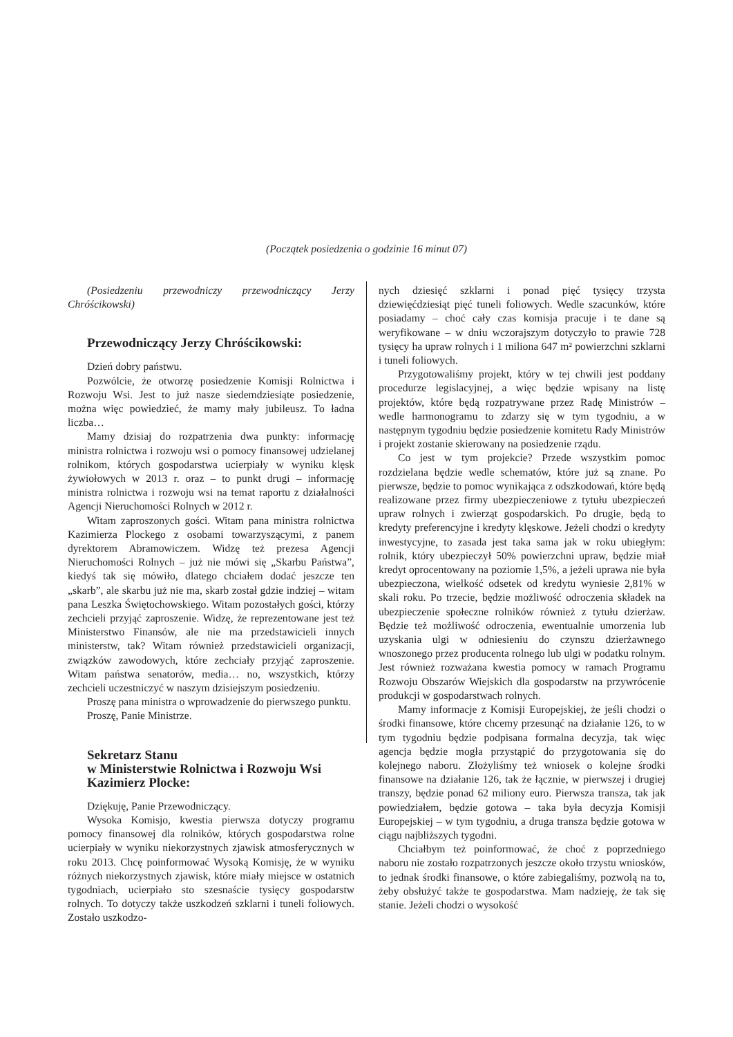(Początek posiedzenia o godzinie 16 minut 07)
(Posiedzeniu przewodniczy przewodniczący Jerzy Chróścikowski)
Przewodniczący Jerzy Chróścikowski:
Dzień dobry państwu.
Pozwólcie, że otworzę posiedzenie Komisji Rolnictwa i Rozwoju Wsi. Jest to już nasze siedemdziesiąte posiedzenie, można więc powiedzieć, że mamy mały jubileusz. To ładna liczba…
Mamy dzisiaj do rozpatrzenia dwa punkty: informację ministra rolnictwa i rozwoju wsi o pomocy finansowej udzielanej rolnikom, których gospodarstwa ucierpiały w wyniku klęsk żywiołowych w 2013 r. oraz – to punkt drugi – informację ministra rolnictwa i rozwoju wsi na temat raportu z działalności Agencji Nieruchomości Rolnych w 2012 r.
Witam zaproszonych gości. Witam pana ministra rolnictwa Kazimierza Plockego z osobami towarzyszącymi, z panem dyrektorem Abramowiczem. Widzę też prezesa Agencji Nieruchomości Rolnych – już nie mówi się „Skarbu Państwa”, kiedyś tak się mówiło, dlatego chciałem dodać jeszcze ten „skarb”, ale skarbu już nie ma, skarb został gdzie indziej – witam pana Leszka Świętochowskiego. Witam pozostałych gości, którzy zechcieli przyjąć zaproszenie. Widzę, że reprezentowane jest też Ministerstwo Finansów, ale nie ma przedstawicieli innych ministerstw, tak? Witam również przedstawicieli organizacji, związków zawodowych, które zechciały przyjąć zaproszenie. Witam państwa senatorów, media… no, wszystkich, którzy zechcieli uczestniczyć w naszym dzisiejszym posiedzeniu.
Proszę pana ministra o wprowadzenie do pierwszego punktu.
Proszę, Panie Ministrze.
Sekretarz Stanu
w Ministerstwie Rolnictwa i Rozwoju Wsi
Kazimierz Plocke:
Dziękuję, Panie Przewodniczący.
Wysoka Komisjo, kwestia pierwsza dotyczy programu pomocy finansowej dla rolników, których gospodarstwa rolne ucierpiały w wyniku niekorzystnych zjawisk atmosferycznych w roku 2013. Chcę poinformować Wysoką Komisję, że w wyniku różnych niekorzystnych zjawisk, które miały miejsce w ostatnich tygodniach, ucierpiało sto szesnaście tysięcy gospodarstw rolnych. To dotyczy także uszkodzeń szklarni i tuneli foliowych. Zostało uszkodzo-
nych dziesięć szklarni i ponad pięć tysięcy trzysta dziewięćdziesiąt pięć tuneli foliowych. Wedle szacunków, które posiadamy – choć cały czas komisja pracuje i te dane są weryfikowane – w dniu wczorajszym dotyczyło to prawie 728 tysięcy ha upraw rolnych i 1 miliona 647 m² powierzchni szklarni i tuneli foliowych.
Przygotowaliśmy projekt, który w tej chwili jest poddany procedurze legislacyjnej, a więc będzie wpisany na listę projektów, które będą rozpatrywane przez Radę Ministrów – wedle harmonogramu to zdarzy się w tym tygodniu, a w następnym tygodniu będzie posiedzenie komitetu Rady Ministrów i projekt zostanie skierowany na posiedzenie rządu.
Co jest w tym projekcie? Przede wszystkim pomoc rozdzielana będzie wedle schematów, które już są znane. Po pierwsze, będzie to pomoc wynikająca z odszkodowań, które będą realizowane przez firmy ubezpieczeniowe z tytułu ubezpieczeń upraw rolnych i zwierząt gospodarskich. Po drugie, będą to kredyty preferencyjne i kredyty klęskowe. Jeżeli chodzi o kredyty inwestycyjne, to zasada jest taka sama jak w roku ubiegłym: rolnik, który ubezpieczył 50% powierzchni upraw, będzie miał kredyt oprocentowany na poziomie 1,5%, a jeżeli uprawa nie była ubezpieczona, wielkość odsetek od kredytu wyniesie 2,81% w skali roku. Po trzecie, będzie możliwość odroczenia składek na ubezpieczenie społeczne rolników również z tytułu dzierżaw. Będzie też możliwość odroczenia, ewentualnie umorzenia lub uzyskania ulgi w odniesieniu do czynszu dzierżawnego wnoszonego przez producenta rolnego lub ulgi w podatku rolnym. Jest również rozważana kwestia pomocy w ramach Programu Rozwoju Obszarów Wiejskich dla gospodarstw na przywrócenie produkcji w gospodarstwach rolnych.
Mamy informacje z Komisji Europejskiej, że jeśli chodzi o środki finansowe, które chcemy przesunąć na działanie 126, to w tym tygodniu będzie podpisana formalna decyzja, tak więc agencja będzie mogła przystąpić do przygotowania się do kolejnego naboru. Złożyliśmy też wniosek o kolejne środki finansowe na działanie 126, tak że łącznie, w pierwszej i drugiej transzy, będzie ponad 62 miliony euro. Pierwsza transza, tak jak powiedziałem, będzie gotowa – taka była decyzja Komisji Europejskiej – w tym tygodniu, a druga transza będzie gotowa w ciągu najbliższych tygodni.
Chciałbym też poinformować, że choć z poprzedniego naboru nie zostało rozpatrzonych jeszcze około trzystu wniosków, to jednak środki finansowe, o które zabiegaliśmy, pozwolą na to, żeby obsłużyć także te gospodarstwa. Mam nadzieję, że tak się stanie. Jeżeli chodzi o wysokość